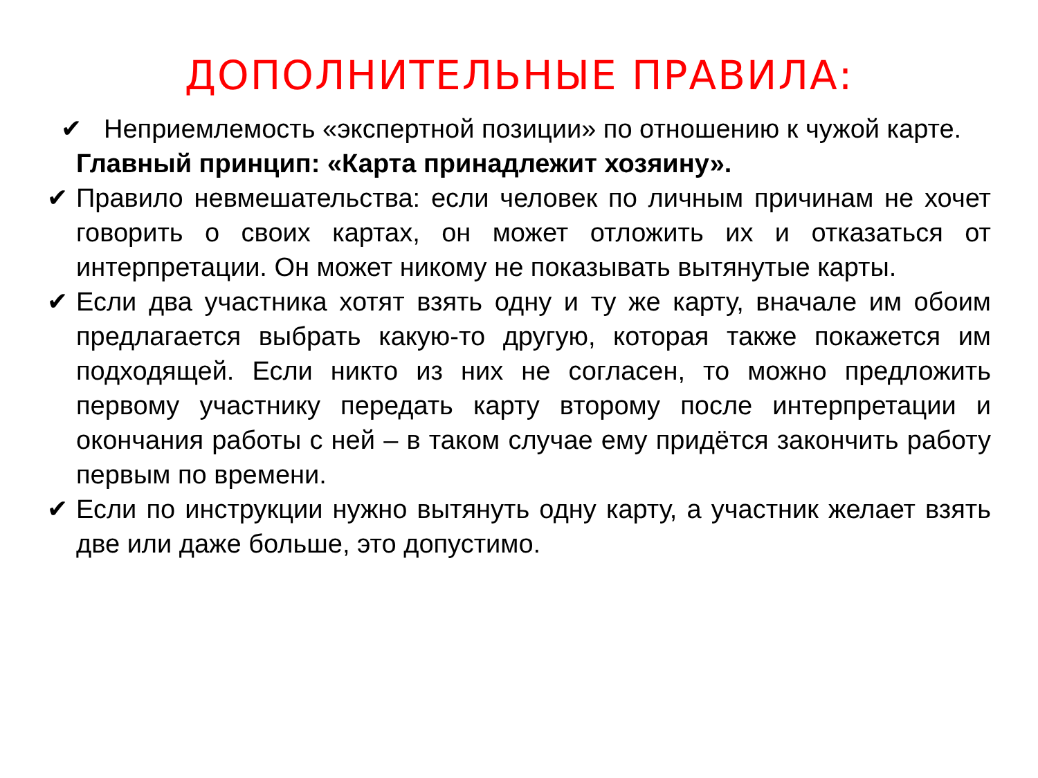ДОПОЛНИТЕЛЬНЫЕ ПРАВИЛА:
✔ Неприемлемость «экспертной позиции» по отношению к чужой карте.
Главный принцип: «Карта принадлежит хозяину».
✔ Правило невмешательства: если человек по личным причинам не хочет говорить о своих картах, он может отложить их и отказаться от интерпретации. Он может никому не показывать вытянутые карты.
✔ Если два участника хотят взять одну и ту же карту, вначале им обоим предлагается выбрать какую-то другую, которая также покажется им подходящей. Если никто из них не согласен, то можно предложить первому участнику передать карту второму после интерпретации и окончания работы с ней – в таком случае ему придётся закончить работу первым по времени.
✔ Если по инструкции нужно вытянуть одну карту, а участник желает взять две или даже больше, это допустимо.